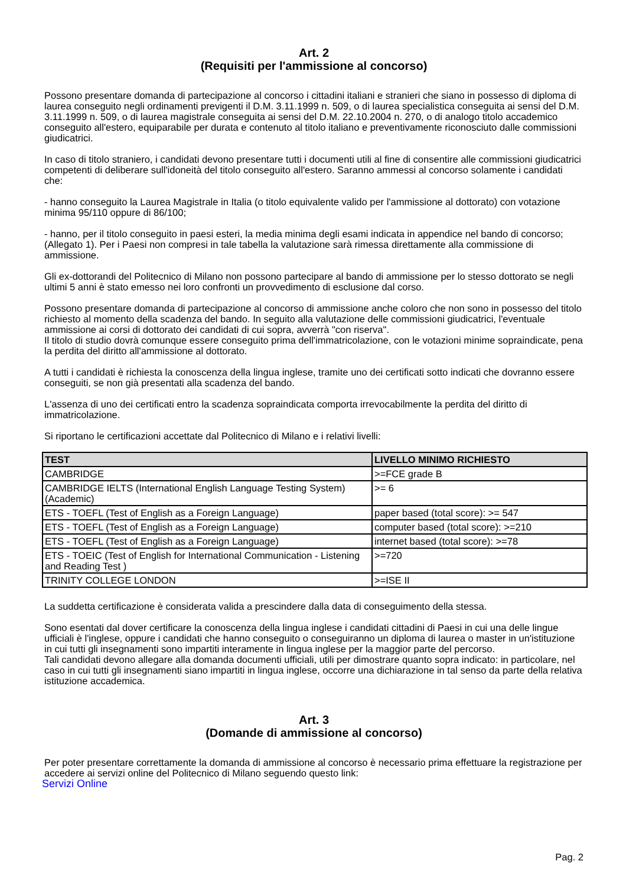Art. 2
(Requisiti per l'ammissione al concorso)
Possono presentare domanda di partecipazione al concorso i cittadini italiani e stranieri che siano in possesso di diploma di laurea conseguito negli ordinamenti previgenti il D.M. 3.11.1999 n. 509, o di laurea specialistica conseguita ai sensi del D.M. 3.11.1999 n. 509, o di laurea magistrale conseguita ai sensi del D.M. 22.10.2004 n. 270, o di analogo titolo accademico conseguito all'estero, equiparabile per durata e contenuto al titolo italiano e preventivamente riconosciuto dalle commissioni giudicatrici.
In caso di titolo straniero, i candidati devono presentare tutti i documenti utili al fine di consentire alle commissioni giudicatrici competenti di deliberare sull'idoneità del titolo conseguito all'estero. Saranno ammessi al concorso solamente i candidati che:
- hanno conseguito la Laurea Magistrale in Italia (o titolo equivalente valido per l'ammissione al dottorato) con votazione minima 95/110 oppure di 86/100;
- hanno, per il titolo conseguito in paesi esteri, la media minima degli esami indicata in appendice nel bando di concorso; (Allegato 1). Per i Paesi non compresi in tale tabella la valutazione sarà rimessa direttamente alla commissione di ammissione.
Gli ex-dottorandi del Politecnico di Milano non possono partecipare al bando di ammissione per lo stesso dottorato se negli ultimi 5 anni è stato emesso nei loro confronti un provvedimento di esclusione dal corso.
Possono presentare domanda di partecipazione al concorso di ammissione anche coloro che non sono in possesso del titolo richiesto al momento della scadenza del bando. In seguito alla valutazione delle commissioni giudicatrici, l'eventuale ammissione ai corsi di dottorato dei candidati di cui sopra, avverrà "con riserva".
Il titolo di studio dovrà comunque essere conseguito prima dell'immatricolazione, con le votazioni minime sopraindicate, pena la perdita del diritto all'ammissione al dottorato.
A tutti i candidati è richiesta la conoscenza della lingua inglese, tramite uno dei certificati sotto indicati che dovranno essere conseguiti, se non già presentati alla scadenza del bando.
L'assenza di uno dei certificati entro la scadenza sopraindicata comporta irrevocabilmente la perdita del diritto di immatricolazione.
Si riportano le certificazioni accettate dal Politecnico di Milano e i relativi livelli:
| TEST | LIVELLO MINIMO RICHIESTO |
| --- | --- |
| CAMBRIDGE | >=FCE grade B |
| CAMBRIDGE IELTS (International English Language Testing System) (Academic) | >= 6 |
| ETS - TOEFL (Test of English as a Foreign Language) | paper based (total score): >= 547 |
| ETS - TOEFL (Test of English as a Foreign Language) | computer based (total score): >=210 |
| ETS - TOEFL (Test of English as a Foreign Language) | internet based (total score): >=78 |
| ETS - TOEIC (Test of English for International Communication - Listening and Reading Test ) | >=720 |
| TRINITY COLLEGE LONDON | >=ISE II |
La suddetta certificazione è considerata valida a prescindere dalla data di conseguimento della stessa.
Sono esentati dal dover certificare la conoscenza della lingua inglese i candidati cittadini di Paesi in cui una delle lingue ufficiali è l'inglese, oppure i candidati che hanno conseguito o conseguiranno un diploma di laurea o master in un'istituzione in cui tutti gli insegnamenti sono impartiti interamente in lingua inglese per la maggior parte del percorso.
Tali candidati devono allegare alla domanda documenti ufficiali, utili per dimostrare quanto sopra indicato: in particolare, nel caso in cui tutti gli insegnamenti siano impartiti in lingua inglese, occorre una dichiarazione in tal senso da parte della relativa istituzione accademica.
Art. 3
(Domande di ammissione al concorso)
Per poter presentare correttamente la domanda di ammissione al concorso è necessario prima effettuare la registrazione per accedere ai servizi online del Politecnico di Milano seguendo questo link:
Servizi Online
Pag. 2